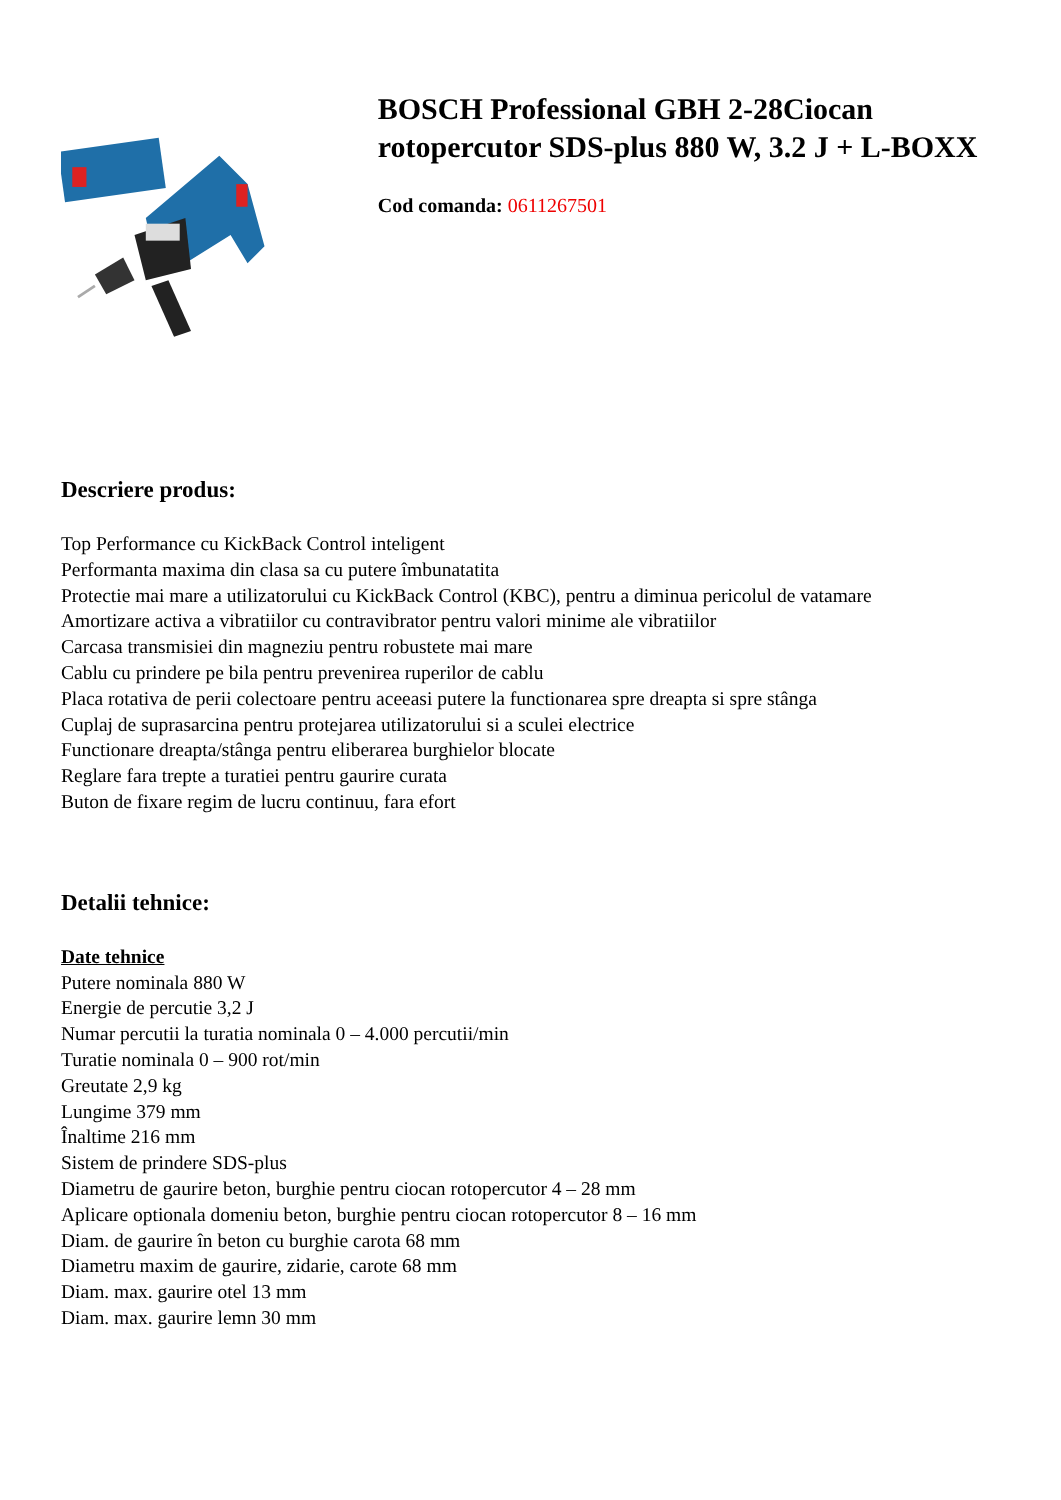BOSCH Professional GBH 2-28Ciocan rotopercutor SDS-plus 880 W, 3.2 J + L-BOXX
Cod comanda: 0611267501
Descriere produs:
Top Performance cu KickBack Control inteligent
Performanta maxima din clasa sa cu putere îmbunatatita
Protectie mai mare a utilizatorului cu KickBack Control (KBC), pentru a diminua pericolul de vatamare
Amortizare activa a vibratiilor cu contravibrator pentru valori minime ale vibratiilor
Carcasa transmisiei din magneziu pentru robustete mai mare
Cablu cu prindere pe bila pentru prevenirea ruperilor de cablu
Placa rotativa de perii colectoare pentru aceeasi putere la functionarea spre dreapta si spre stânga
Cuplaj de suprasarcina pentru protejarea utilizatorului si a sculei electrice
Functionare dreapta/stânga pentru eliberarea burghielor blocate
Reglare fara trepte a turatiei pentru gaurire curata
Buton de fixare regim de lucru continuu, fara efort
Detalii tehnice:
Date tehnice
Putere nominala 880 W
Energie de percutie 3,2 J
Numar percutii la turatia nominala 0 – 4.000 percutii/min
Turatie nominala 0 – 900 rot/min
Greutate 2,9 kg
Lungime 379 mm
Înaltime 216 mm
Sistem de prindere SDS-plus
Diametru de gaurire beton, burghie pentru ciocan rotopercutor 4 – 28 mm
Aplicare optionala domeniu beton, burghie pentru ciocan rotopercutor 8 – 16 mm
Diam. de gaurire în beton cu burghie carota 68 mm
Diametru maxim de gaurire, zidarie, carote 68 mm
Diam. max. gaurire otel 13 mm
Diam. max. gaurire lemn 30 mm